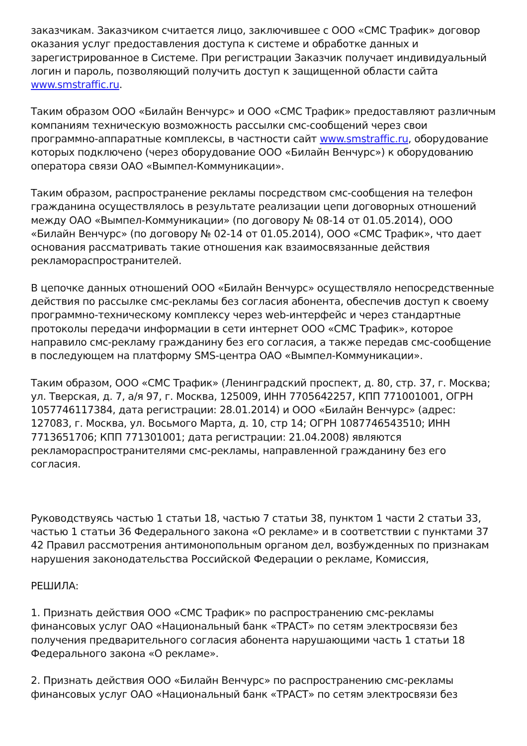заказчикам. Заказчиком считается лицо, заключившее с ООО «СМС Трафик» договор оказания услуг предоставления доступа к системе и обработке данных и зарегистрированное в Системе. При регистрации Заказчик получает индивидуальный логин и пароль, позволяющий получить доступ к защищенной области сайта www.smstraffic.ru.
Таким образом ООО «Билайн Венчурс» и ООО «СМС Трафик» предоставляют различным компаниям техническую возможность рассылки смс-сообщений через свои программно-аппаратные комплексы, в частности сайт www.smstraffic.ru, оборудование которых подключено (через оборудование ООО «Билайн Венчурс») к оборудованию оператора связи ОАО «Вымпел-Коммуникации».
Таким образом, распространение рекламы посредством смс-сообщения на телефон гражданина осуществлялось в результате реализации цепи договорных отношений между ОАО «Вымпел-Коммуникации» (по договору № 08-14 от 01.05.2014), ООО «Билайн Венчурс» (по договору № 02-14 от 01.05.2014), ООО «СМС Трафик», что дает основания рассматривать такие отношения как взаимосвязанные действия рекламораспространителей.
В цепочке данных отношений ООО «Билайн Венчурс» осуществляло непосредственные действия по рассылке смс-рекламы без согласия абонента, обеспечив доступ к своему программно-техническому комплексу через web-интерфейс и через стандартные протоколы передачи информации в сети интернет ООО «СМС Трафик», которое направило смс-рекламу гражданину без его согласия, а также передав смс-сообщение в последующем на платформу SMS-центра ОАО «Вымпел-Коммуникации».
Таким образом, ООО «СМС Трафик» (Ленинградский проспект, д. 80, стр. 37, г. Москва; ул. Тверская, д. 7, а/я 97, г. Москва, 125009, ИНН 7705642257, КПП 771001001, ОГРН 1057746117384, дата регистрации: 28.01.2014) и ООО «Билайн Венчурс» (адрес: 127083, г. Москва, ул. Восьмого Марта, д. 10, стр 14; ОГРН 1087746543510; ИНН 7713651706; КПП 771301001; дата регистрации: 21.04.2008) являются рекламораспространителями смс-рекламы, направленной гражданину без его согласия.
Руководствуясь частью 1 статьи 18, частью 7 статьи 38, пунктом 1 части 2 статьи 33, частью 1 статьи 36 Федерального закона «О рекламе» и в соответствии с пунктами 37 42 Правил рассмотрения антимонопольным органом дел, возбужденных по признакам нарушения законодательства Российской Федерации о рекламе, Комиссия,
РЕШИЛА:
1. Признать действия ООО «СМС Трафик» по распространению смс-рекламы финансовых услуг ОАО «Национальный банк «ТРАСТ» по сетям электросвязи без получения предварительного согласия абонента нарушающими часть 1 статьи 18 Федерального закона «О рекламе».
2. Признать действия ООО «Билайн Венчурс» по распространению смс-рекламы финансовых услуг ОАО «Национальный банк «ТРАСТ» по сетям электросвязи без